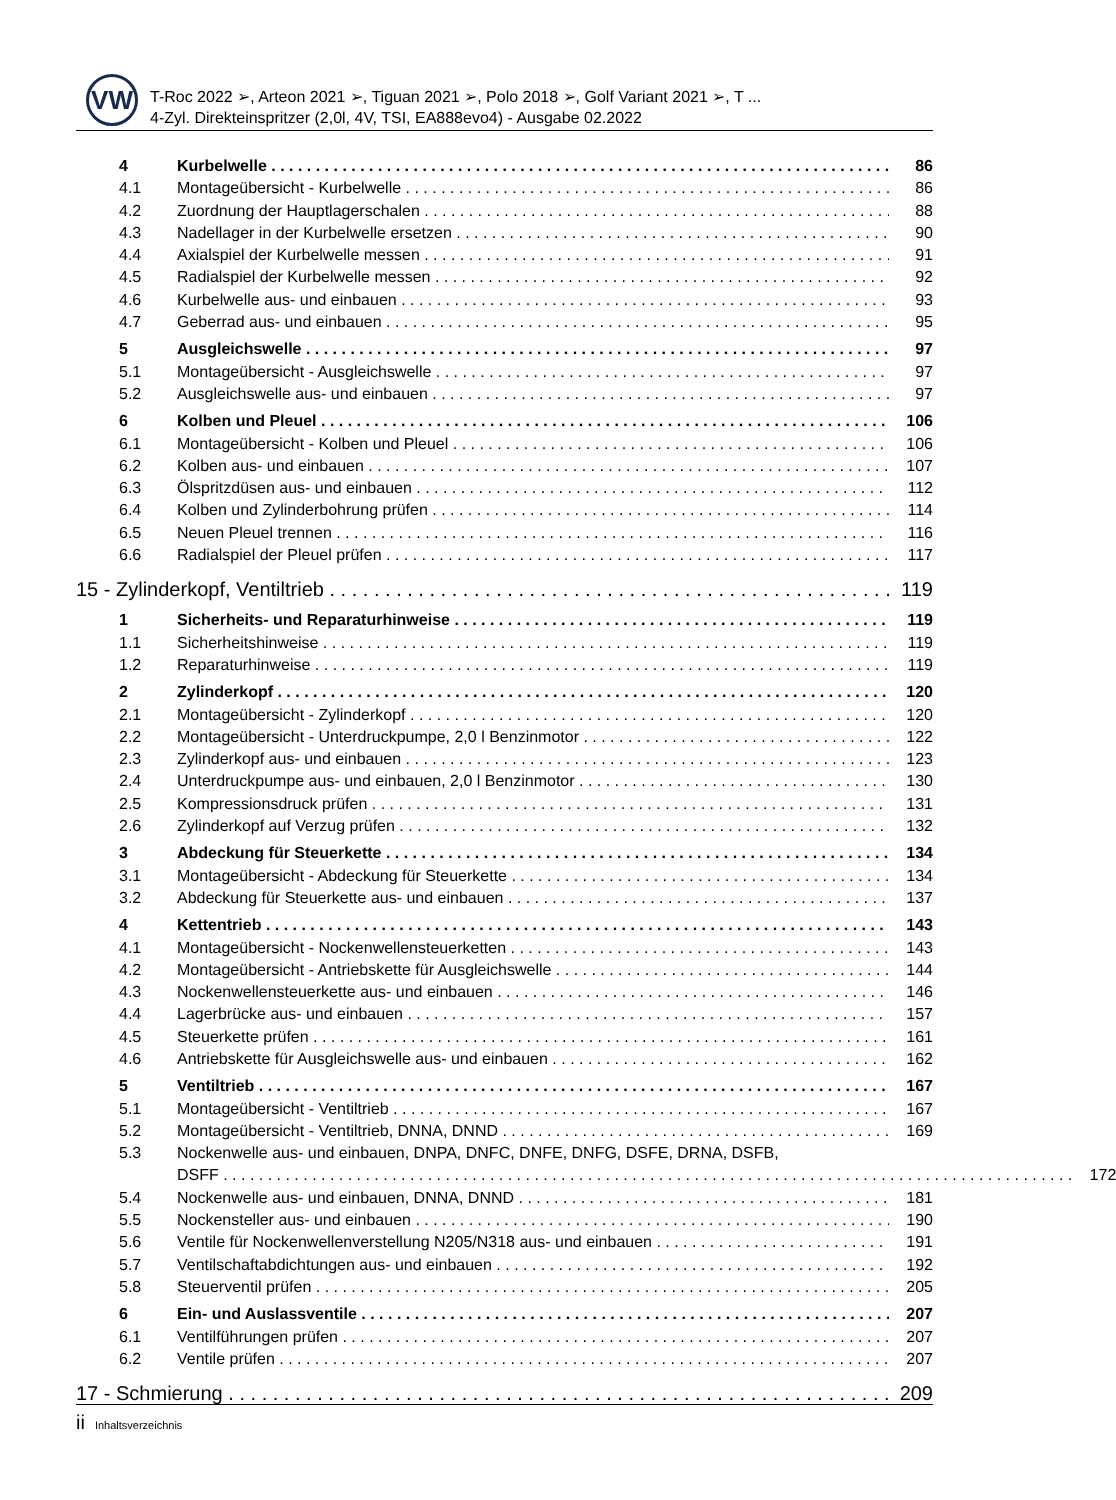VW
T-Roc 2022 ➢, Arteon 2021 ➢, Tiguan 2021 ➢, Polo 2018 ➢, Golf Variant 2021 ➢, T ...
4-Zyl. Direkteinspritzer (2,0l, 4V, TSI, EA888evo4) - Ausgabe 02.2022
4 Kurbelwelle 86
4.1 Montageübersicht - Kurbelwelle 86
4.2 Zuordnung der Hauptlagerschalen 88
4.3 Nadellager in der Kurbelwelle ersetzen 90
4.4 Axialspiel der Kurbelwelle messen 91
4.5 Radialspiel der Kurbelwelle messen 92
4.6 Kurbelwelle aus- und einbauen 93
4.7 Geberrad aus- und einbauen 95
5 Ausgleichswelle 97
5.1 Montageübersicht - Ausgleichswelle 97
5.2 Ausgleichswelle aus- und einbauen 97
6 Kolben und Pleuel 106
6.1 Montageübersicht - Kolben und Pleuel 106
6.2 Kolben aus- und einbauen 107
6.3 Ölspritzdüsen aus- und einbauen 112
6.4 Kolben und Zylinderbohrung prüfen 114
6.5 Neuen Pleuel trennen 116
6.6 Radialspiel der Pleuel prüfen 117
15 - Zylinderkopf, Ventiltrieb 119
1 Sicherheits- und Reparaturhinweise 119
1.1 Sicherheitshinweise 119
1.2 Reparaturhinweise 119
2 Zylinderkopf 120
2.1 Montageübersicht - Zylinderkopf 120
2.2 Montageübersicht - Unterdruckpumpe, 2,0 l Benzinmotor 122
2.3 Zylinderkopf aus- und einbauen 123
2.4 Unterdruckpumpe aus- und einbauen, 2,0 l Benzinmotor 130
2.5 Kompressionsdruck prüfen 131
2.6 Zylinderkopf auf Verzug prüfen 132
3 Abdeckung für Steuerkette 134
3.1 Montageübersicht - Abdeckung für Steuerkette 134
3.2 Abdeckung für Steuerkette aus- und einbauen 137
4 Kettentrieb 143
4.1 Montageübersicht - Nockenwellensteuerketten 143
4.2 Montageübersicht - Antriebskette für Ausgleichswelle 144
4.3 Nockenwellensteuerkette aus- und einbauen 146
4.4 Lagerbrücke aus- und einbauen 157
4.5 Steuerkette prüfen 161
4.6 Antriebskette für Ausgleichswelle aus- und einbauen 162
5 Ventiltrieb 167
5.1 Montageübersicht - Ventiltrieb 167
5.2 Montageübersicht - Ventiltrieb, DNNA, DNND 169
5.3 Nockenwelle aus- und einbauen, DNPA, DNFC, DNFE, DNFG, DSFE, DRNA, DSFB,
DSFF 172
5.4 Nockenwelle aus- und einbauen, DNNA, DNND 181
5.5 Nockensteller aus- und einbauen 190
5.6 Ventile für Nockenwellenverstellung N205/N318 aus- und einbauen 191
5.7 Ventilschaftabdichtungen aus- und einbauen 192
5.8 Steuerventil prüfen 205
6 Ein- und Auslassventile 207
6.1 Ventilführungen prüfen 207
6.2 Ventile prüfen 207
17 - Schmierung 209
ii Inhaltsverzeichnis